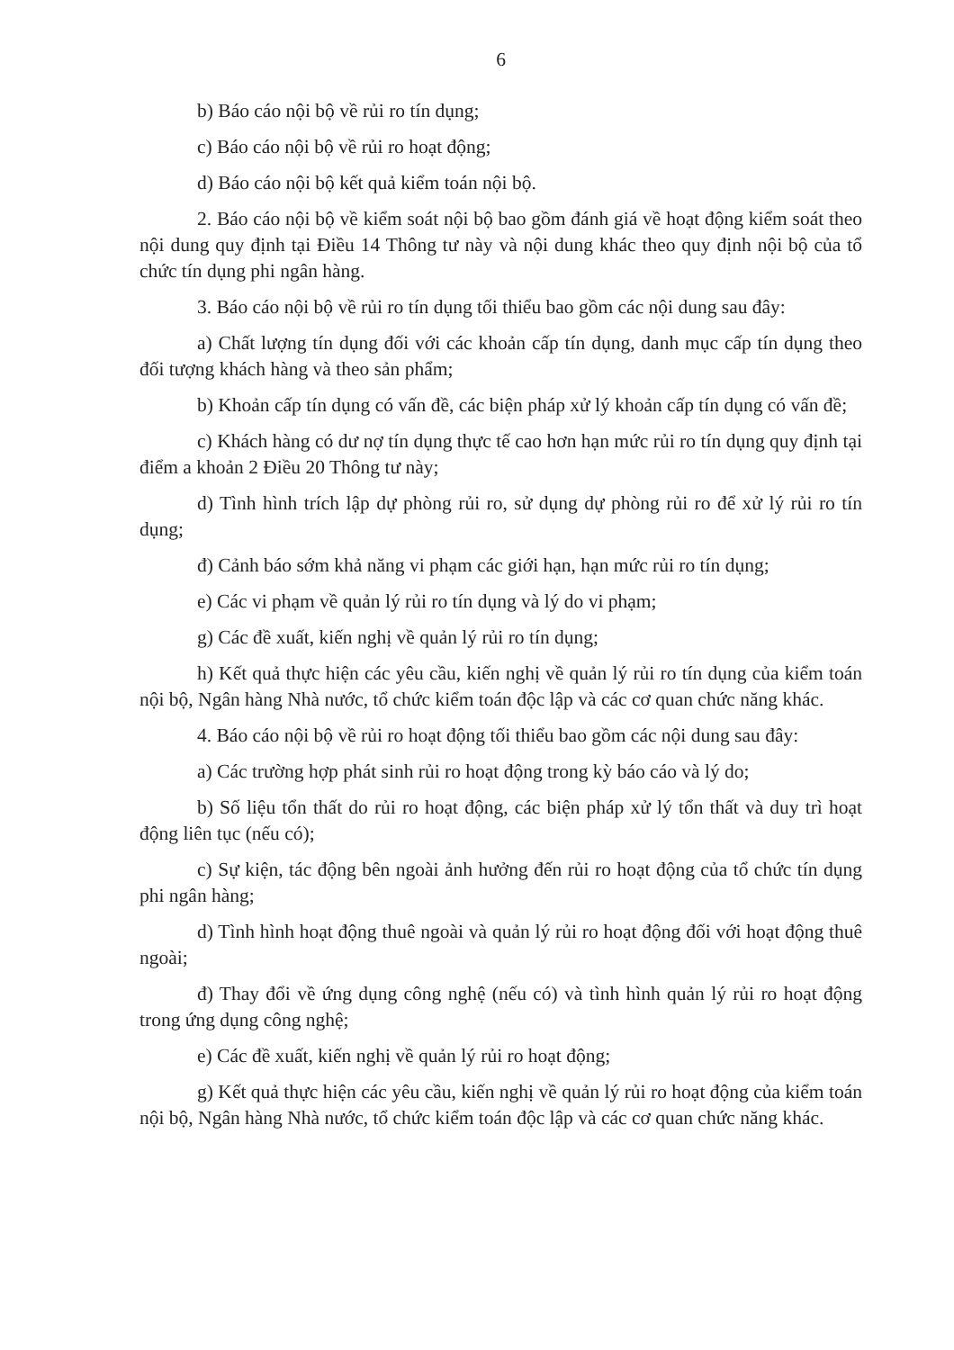6
b) Báo cáo nội bộ về rủi ro tín dụng;
c) Báo cáo nội bộ về rủi ro hoạt động;
d) Báo cáo nội bộ kết quả kiểm toán nội bộ.
2. Báo cáo nội bộ về kiểm soát nội bộ bao gồm đánh giá về hoạt động kiểm soát theo nội dung quy định tại Điều 14 Thông tư này và nội dung khác theo quy định nội bộ của tổ chức tín dụng phi ngân hàng.
3. Báo cáo nội bộ về rủi ro tín dụng tối thiểu bao gồm các nội dung sau đây:
a) Chất lượng tín dụng đối với các khoản cấp tín dụng, danh mục cấp tín dụng theo đối tượng khách hàng và theo sản phẩm;
b) Khoản cấp tín dụng có vấn đề, các biện pháp xử lý khoản cấp tín dụng có vấn đề;
c) Khách hàng có dư nợ tín dụng thực tế cao hơn hạn mức rủi ro tín dụng quy định tại điểm a khoản 2 Điều 20 Thông tư này;
d) Tình hình trích lập dự phòng rủi ro, sử dụng dự phòng rủi ro để xử lý rủi ro tín dụng;
đ) Cảnh báo sớm khả năng vi phạm các giới hạn, hạn mức rủi ro tín dụng;
e) Các vi phạm về quản lý rủi ro tín dụng và lý do vi phạm;
g) Các đề xuất, kiến nghị về quản lý rủi ro tín dụng;
h) Kết quả thực hiện các yêu cầu, kiến nghị về quản lý rủi ro tín dụng của kiểm toán nội bộ, Ngân hàng Nhà nước, tổ chức kiểm toán độc lập và các cơ quan chức năng khác.
4. Báo cáo nội bộ về rủi ro hoạt động tối thiểu bao gồm các nội dung sau đây:
a) Các trường hợp phát sinh rủi ro hoạt động trong kỳ báo cáo và lý do;
b) Số liệu tổn thất do rủi ro hoạt động, các biện pháp xử lý tổn thất và duy trì hoạt động liên tục (nếu có);
c) Sự kiện, tác động bên ngoài ảnh hưởng đến rủi ro hoạt động của tổ chức tín dụng phi ngân hàng;
d) Tình hình hoạt động thuê ngoài và quản lý rủi ro hoạt động đối với hoạt động thuê ngoài;
đ) Thay đổi về ứng dụng công nghệ (nếu có) và tình hình quản lý rủi ro hoạt động trong ứng dụng công nghệ;
e) Các đề xuất, kiến nghị về quản lý rủi ro hoạt động;
g) Kết quả thực hiện các yêu cầu, kiến nghị về quản lý rủi ro hoạt động của kiểm toán nội bộ, Ngân hàng Nhà nước, tổ chức kiểm toán độc lập và các cơ quan chức năng khác.